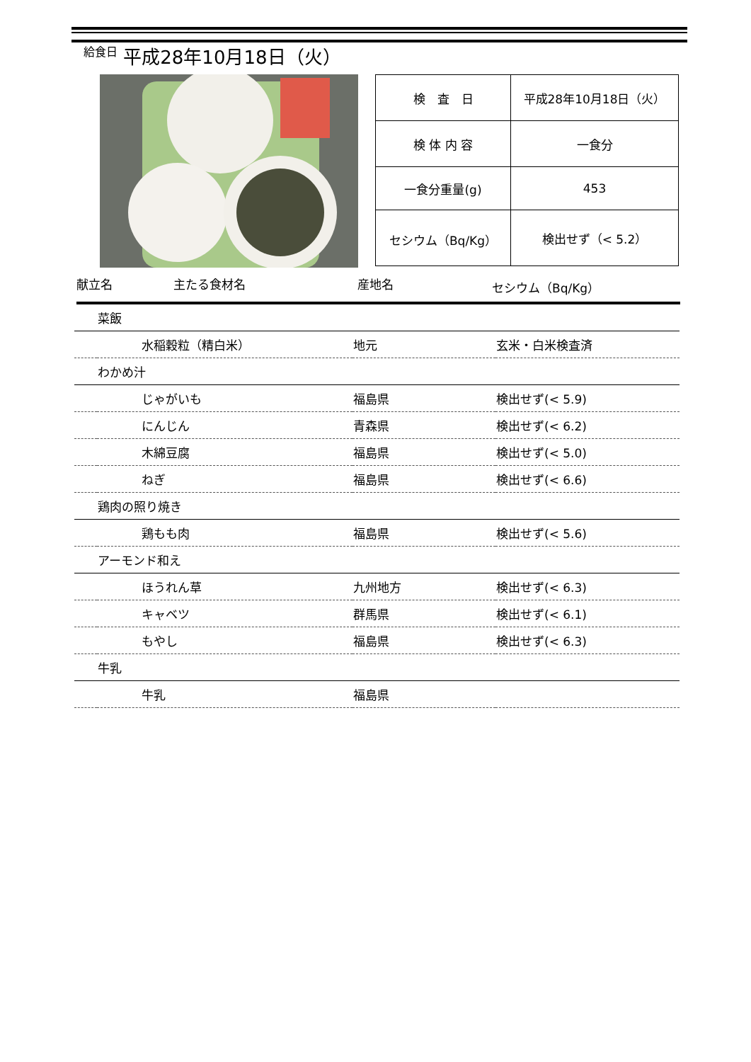給食日 平成28年10月18日（火）
| 検 査 日 | 平成28年10月18日（火） |
| 検 体 内 容 | 一食分 |
| 一食分重量(g) | 453 |
| セシウム（Bq/Kg） | 検出せず（< 5.2） |
献立名 主たる食材名 産地名 セシウム（Bq/Kg）
| 菜飯 | | | |
| | 水稲穀粒（精白米） | 地元 | 玄米・白米検査済 |
| わかめ汁 | | | |
| | じゃがいも | 福島県 | 検出せず(< 5.9) |
| | にんじん | 青森県 | 検出せず(< 6.2) |
| | 木綿豆腐 | 福島県 | 検出せず(< 5.0) |
| | ねぎ | 福島県 | 検出せず(< 6.6) |
| 鶏肉の照り焼き | | | |
| | 鶏もも肉 | 福島県 | 検出せず(< 5.6) |
| アーモンド和え | | | |
| | ほうれん草 | 九州地方 | 検出せず(< 6.3) |
| | キャベツ | 群馬県 | 検出せず(< 6.1) |
| | もやし | 福島県 | 検出せず(< 6.3) |
| 牛乳 | | | |
| | 牛乳 | 福島県 | |